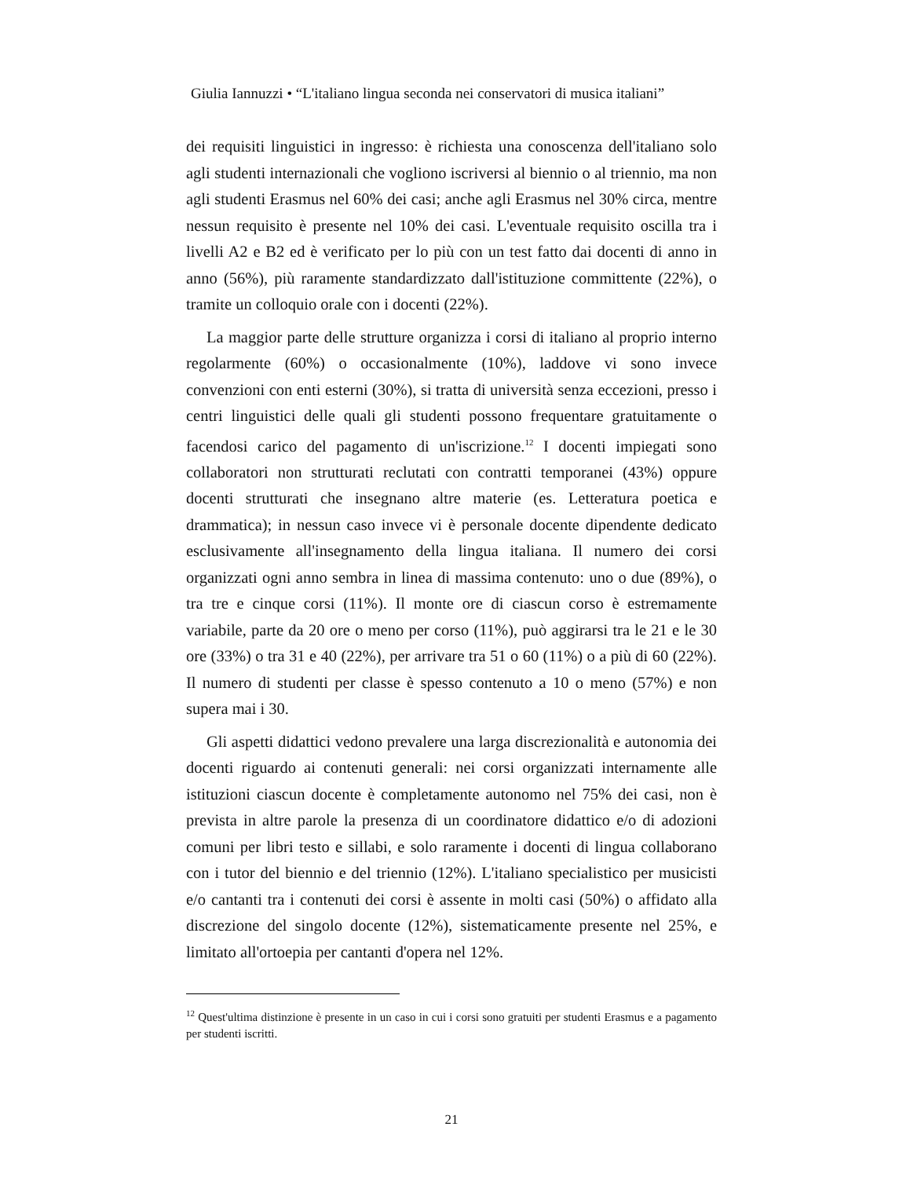Giulia Iannuzzi • “L'italiano lingua seconda nei conservatori di musica italiani”
dei requisiti linguistici in ingresso: è richiesta una conoscenza dell'italiano solo agli studenti internazionali che vogliono iscriversi al biennio o al triennio, ma non agli studenti Erasmus nel 60% dei casi; anche agli Erasmus nel 30% circa, mentre nessun requisito è presente nel 10% dei casi. L'eventuale requisito oscilla tra i livelli A2 e B2 ed è verificato per lo più con un test fatto dai docenti di anno in anno (56%), più raramente standardizzato dall'istituzione committente (22%), o tramite un colloquio orale con i docenti (22%).
La maggior parte delle strutture organizza i corsi di italiano al proprio interno regolarmente (60%) o occasionalmente (10%), laddove vi sono invece convenzioni con enti esterni (30%), si tratta di università senza eccezioni, presso i centri linguistici delle quali gli studenti possono frequentare gratuitamente o facendosi carico del pagamento di un'iscrizione.<sup>12</sup> I docenti impiegati sono collaboratori non strutturati reclutati con contratti temporanei (43%) oppure docenti strutturati che insegnano altre materie (es. Letteratura poetica e drammatica); in nessun caso invece vi è personale docente dipendente dedicato esclusivamente all'insegnamento della lingua italiana. Il numero dei corsi organizzati ogni anno sembra in linea di massima contenuto: uno o due (89%), o tra tre e cinque corsi (11%). Il monte ore di ciascun corso è estremamente variabile, parte da 20 ore o meno per corso (11%), può aggirarsi tra le 21 e le 30 ore (33%) o tra 31 e 40 (22%), per arrivare tra 51 o 60 (11%) o a più di 60 (22%). Il numero di studenti per classe è spesso contenuto a 10 o meno (57%) e non supera mai i 30.
Gli aspetti didattici vedono prevalere una larga discrezionalità e autonomia dei docenti riguardo ai contenuti generali: nei corsi organizzati internamente alle istituzioni ciascun docente è completamente autonomo nel 75% dei casi, non è prevista in altre parole la presenza di un coordinatore didattico e/o di adozioni comuni per libri testo e sillabi, e solo raramente i docenti di lingua collaborano con i tutor del biennio e del triennio (12%). L'italiano specialistico per musicisti e/o cantanti tra i contenuti dei corsi è assente in molti casi (50%) o affidato alla discrezione del singolo docente (12%), sistematicamente presente nel 25%, e limitato all'ortoepia per cantanti d'opera nel 12%.
<sup>12</sup> Quest'ultima distinzione è presente in un caso in cui i corsi sono gratuiti per studenti Erasmus e a pagamento per studenti iscritti.
21